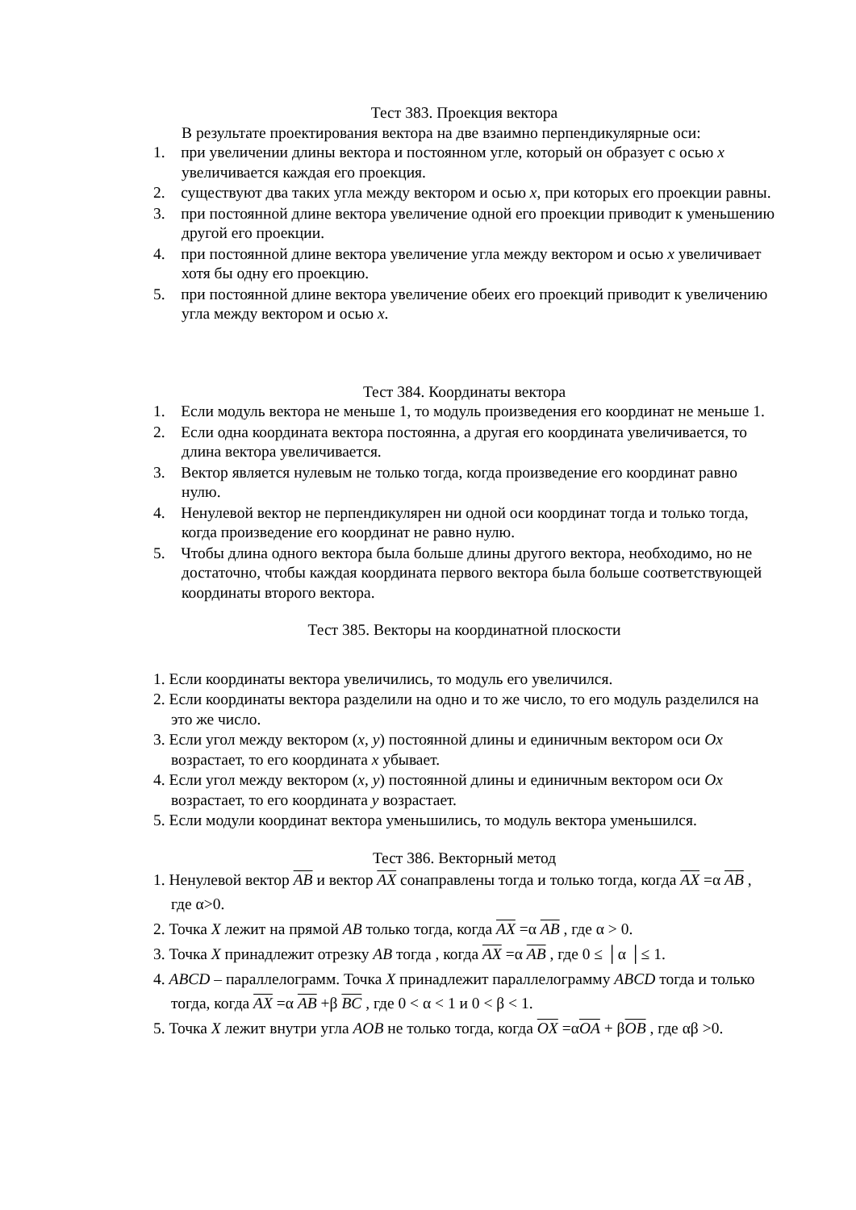Тест 383. Проекция вектора
В результате проектирования вектора на две взаимно перпендикулярные оси:
1. при увеличении длины вектора и постоянном угле, который он образует с осью x увеличивается каждая его проекция.
2. существуют два таких угла между вектором и осью x, при которых его проекции равны.
3. при постоянной длине вектора увеличение одной его проекции приводит к уменьшению другой его проекции.
4. при постоянной длине вектора увеличение угла между вектором и осью x увеличивает хотя бы одну его проекцию.
5. при постоянной длине вектора увеличение обеих его проекций приводит к увеличению угла между вектором и осью x.
Тест 384. Координаты вектора
1. Если модуль вектора не меньше 1, то модуль произведения его координат не меньше 1.
2. Если одна координата вектора постоянна, а другая его координата увеличивается, то длина вектора увеличивается.
3. Вектор является нулевым не только тогда, когда произведение его координат равно нулю.
4. Ненулевой вектор не перпендикулярен ни одной оси координат тогда и только тогда, когда произведение его координат не равно нулю.
5. Чтобы длина одного вектора была больше длины другого вектора, необходимо, но не достаточно, чтобы каждая координата первого вектора была больше соответствующей координаты второго вектора.
Тест 385. Векторы на координатной плоскости
1. Если координаты вектора увеличились, то модуль его увеличился.
2. Если координаты вектора разделили на одно и то же число, то его модуль разделился на это же число.
3. Если угол между вектором (x, y) постоянной длины и единичным вектором оси Ox возрастает, то его координата x убывает.
4. Если угол между вектором (x, y) постоянной длины и единичным вектором оси Ox возрастает, то его координата y возрастает.
5. Если модули координат вектора уменьшились, то модуль вектора уменьшился.
Тест 386. Векторный метод
1. Ненулевой вектор AB и вектор AX сонаправлены тогда и только тогда, когда AX =α AB , где α>0.
2. Точка X лежит на прямой AB только тогда, когда AX =α AB , где α > 0.
3. Точка X принадлежит отрезку AB тогда , когда AX =α AB , где 0 ≤ │α │≤ 1.
4. ABCD – параллелограмм. Точка X принадлежит параллелограмму ABCD тогда и только тогда, когда AX =α AB +β BC , где 0 < α < 1 и 0 < β < 1.
5. Точка X лежит внутри угла AOB не только тогда, когда OX =αOA + βOB , где αβ >0.